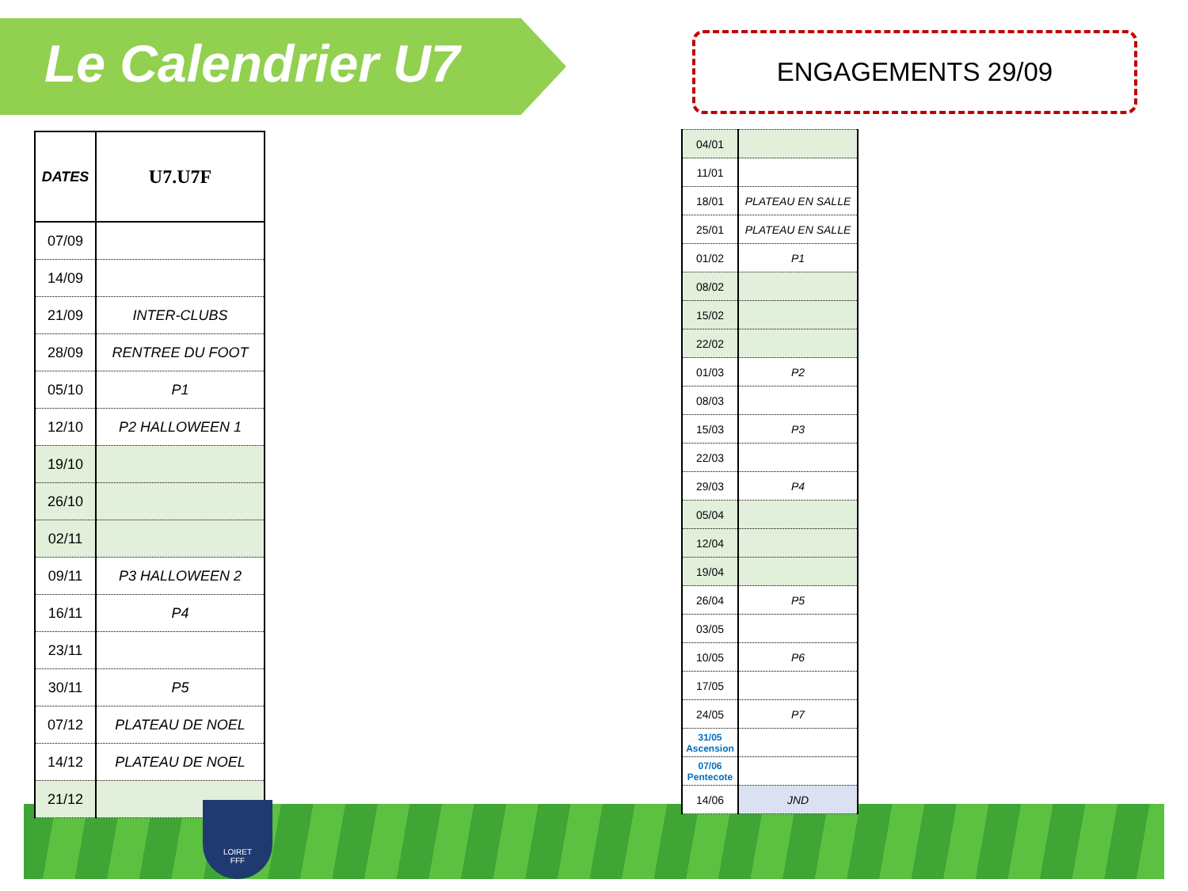Le Calendrier U7 ENGAGEMENTS 29/09
| DATES | U7.U7F |
| --- | --- |
| 07/09 | |
| 14/09 | |
| 21/09 | INTER-CLUBS |
| 28/09 | RENTREE DU FOOT |
| 05/10 | P1 |
| 12/10 | P2 HALLOWEEN 1 |
| 19/10 | |
| 26/10 | |
| 02/11 | |
| 09/11 | P3 HALLOWEEN 2 |
| 16/11 | P4 |
| 23/11 | |
| 30/11 | P5 |
| 07/12 | PLATEAU DE NOEL |
| 14/12 | PLATEAU DE NOEL |
| 21/12 | |
| 04/01 | |
| 11/01 | |
| 18/01 | PLATEAU EN SALLE |
| 25/01 | PLATEAU EN SALLE |
| 01/02 | P1 |
| 08/02 | |
| 15/02 | |
| 22/02 | |
| 01/03 | P2 |
| 08/03 | |
| 15/03 | P3 |
| 22/03 | |
| 29/03 | P4 |
| 05/04 | |
| 12/04 | |
| 19/04 | |
| 26/04 | P5 |
| 03/05 | |
| 10/05 | P6 |
| 17/05 | |
| 24/05 | P7 |
| 31/05 Ascension | |
| 07/06 Pentecote | |
| 14/06 | JND |
LOIRET
FFF